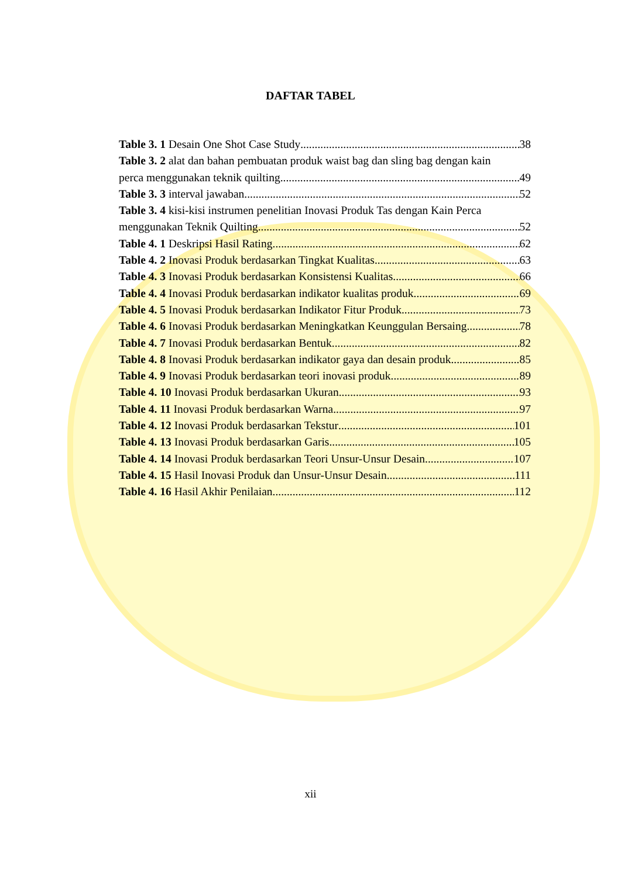DAFTAR TABEL
Table 3. 1 Desain One Shot Case Study 38
Table 3. 2 alat dan bahan pembuatan produk waist bag dan sling bag dengan kain
perca menggunakan teknik quilting 49
Table 3. 3 interval jawaban 52
Table 3. 4 kisi-kisi instrumen penelitian Inovasi Produk Tas dengan Kain Perca
menggunakan Teknik Quilting 52
Table 4. 1 Deskripsi Hasil Rating 62
Table 4. 2 Inovasi Produk berdasarkan Tingkat Kualitas 63
Table 4. 3 Inovasi Produk berdasarkan Konsistensi Kualitas 66
Table 4. 4 Inovasi Produk berdasarkan indikator kualitas produk 69
Table 4. 5 Inovasi Produk berdasarkan Indikator Fitur Produk 73
Table 4. 6 Inovasi Produk berdasarkan Meningkatkan Keunggulan Bersaing 78
Table 4. 7 Inovasi Produk berdasarkan Bentuk 82
Table 4. 8 Inovasi Produk berdasarkan indikator gaya dan desain produk 85
Table 4. 9 Inovasi Produk berdasarkan teori inovasi produk 89
Table 4. 10 Inovasi Produk berdasarkan Ukuran 93
Table 4. 11 Inovasi Produk berdasarkan Warna 97
Table 4. 12 Inovasi Produk berdasarkan Tekstur 101
Table 4. 13 Inovasi Produk berdasarkan Garis 105
Table 4. 14 Inovasi Produk berdasarkan Teori Unsur-Unsur Desain 107
Table 4. 15 Hasil Inovasi Produk dan Unsur-Unsur Desain 111
Table 4. 16 Hasil Akhir Penilaian 112
xii